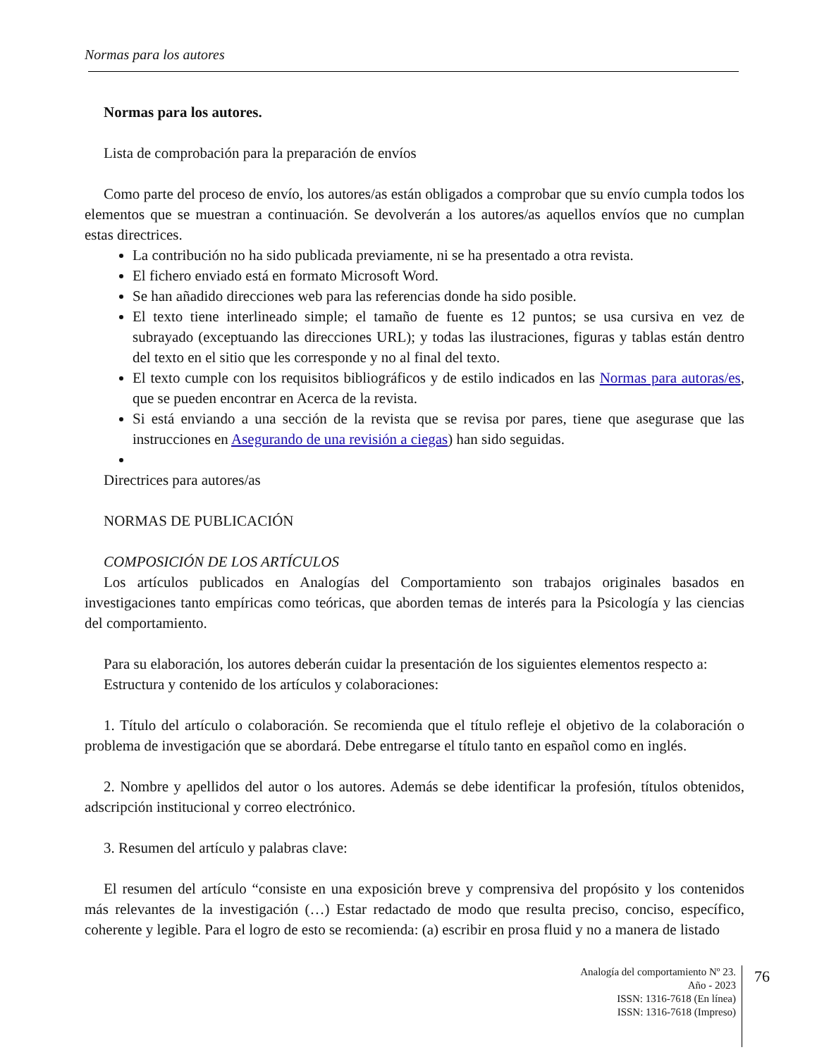Normas para los autores
Normas para los autores.
Lista de comprobación para la preparación de envíos
Como parte del proceso de envío, los autores/as están obligados a comprobar que su envío cumpla todos los elementos que se muestran a continuación. Se devolverán a los autores/as aquellos envíos que no cumplan estas directrices.
La contribución no ha sido publicada previamente, ni se ha presentado a otra revista.
El fichero enviado está en formato Microsoft Word.
Se han añadido direcciones web para las referencias donde ha sido posible.
El texto tiene interlineado simple; el tamaño de fuente es 12 puntos; se usa cursiva en vez de subrayado (exceptuando las direcciones URL); y todas las ilustraciones, figuras y tablas están dentro del texto en el sitio que les corresponde y no al final del texto.
El texto cumple con los requisitos bibliográficos y de estilo indicados en las Normas para autoras/es, que se pueden encontrar en Acerca de la revista.
Si está enviando a una sección de la revista que se revisa por pares, tiene que asegurase que las instrucciones en Asegurando de una revisión a ciegas) han sido seguidas.
Directrices para autores/as
NORMAS DE PUBLICACIÓN
COMPOSICIÓN DE LOS ARTÍCULOS
Los artículos publicados en Analogías del Comportamiento son trabajos originales basados en investigaciones tanto empíricas como teóricas, que aborden temas de interés para la Psicología y las ciencias del comportamiento.
Para su elaboración, los autores deberán cuidar la presentación de los siguientes elementos respecto a:
Estructura y contenido de los artículos y colaboraciones:
1. Título del artículo o colaboración. Se recomienda que el título refleje el objetivo de la colaboración o problema de investigación que se abordará. Debe entregarse el título tanto en español como en inglés.
2. Nombre y apellidos del autor o los autores. Además se debe identificar la profesión, títulos obtenidos, adscripción institucional y correo electrónico.
3. Resumen del artículo y palabras clave:
El resumen del artículo “consiste en una exposición breve y comprensiva del propósito y los contenidos más relevantes de la investigación (…) Estar redactado de modo que resulta preciso, conciso, específico, coherente y legible. Para el logro de esto se recomienda: (a) escribir en prosa fluid y no a manera de listado
Analogía del comportamiento Nº 23.
Año - 2023
ISSN: 1316-7618 (En línea)
ISSN: 1316-7618 (Impreso)
76